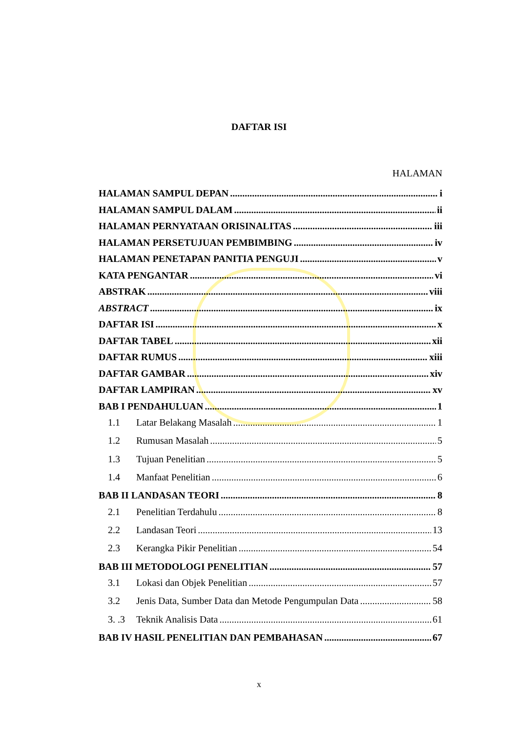DAFTAR ISI
HALAMAN
HALAMAN SAMPUL DEPAN i
HALAMAN SAMPUL DALAM ii
HALAMAN PERNYATAAN ORISINALITAS iii
HALAMAN PERSETUJUAN PEMBIMBING iv
HALAMAN PENETAPAN PANITIA PENGUJI v
KATA PENGANTAR vi
ABSTRAK viii
ABSTRACT ix
DAFTAR ISI x
DAFTAR TABEL xii
DAFTAR RUMUS xiii
DAFTAR GAMBAR xiv
DAFTAR LAMPIRAN xv
BAB I PENDAHULUAN 1
1.1 Latar Belakang Masalah 1
1.2 Rumusan Masalah 5
1.3 Tujuan Penelitian 5
1.4 Manfaat Penelitian 6
BAB II LANDASAN TEORI 8
2.1 Penelitian Terdahulu 8
2.2 Landasan Teori 13
2.3 Kerangka Pikir Penelitian 54
BAB III METODOLOGI PENELITIAN 57
3.1 Lokasi dan Objek Penelitian 57
3.2 Jenis Data, Sumber Data dan Metode Pengumpulan Data 58
3. .3 Teknik Analisis Data 61
BAB IV HASIL PENELITIAN DAN PEMBAHASAN 67
x